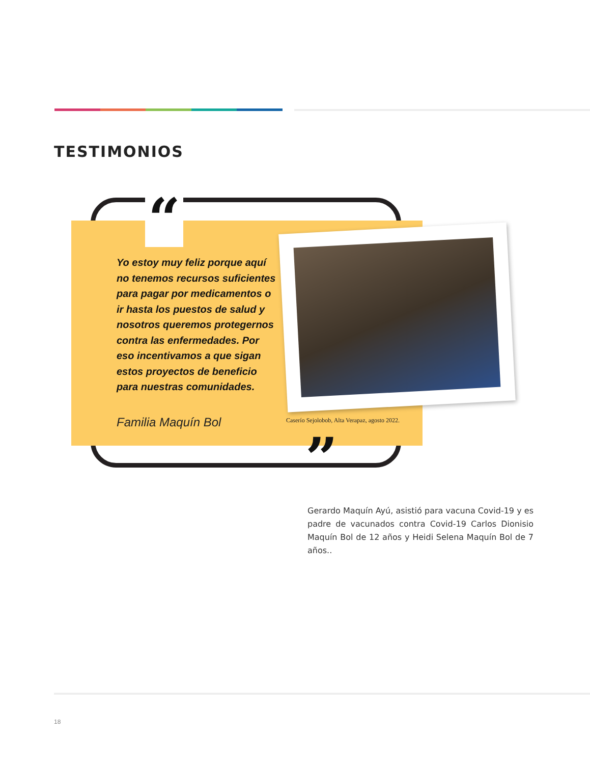TESTIMONIOS
“
Yo estoy muy feliz porque aquí no tenemos recursos suficientes para pagar por medicamentos o ir hasta los puestos de salud y nosotros queremos protegernos contra las enfermedades. Por eso incentivamos a que sigan estos proyectos de beneficio para nuestras comunidades.
Familia Maquín Bol
Caserío Sejolobob, Alta Verapaz, agosto 2022.
”
Gerardo Maquín Ayú, asistió para vacuna Covid-19 y es padre de vacunados contra Covid-19 Carlos Dionisio Maquín Bol de 12 años y Heidi Selena Maquín Bol de 7 años..
18